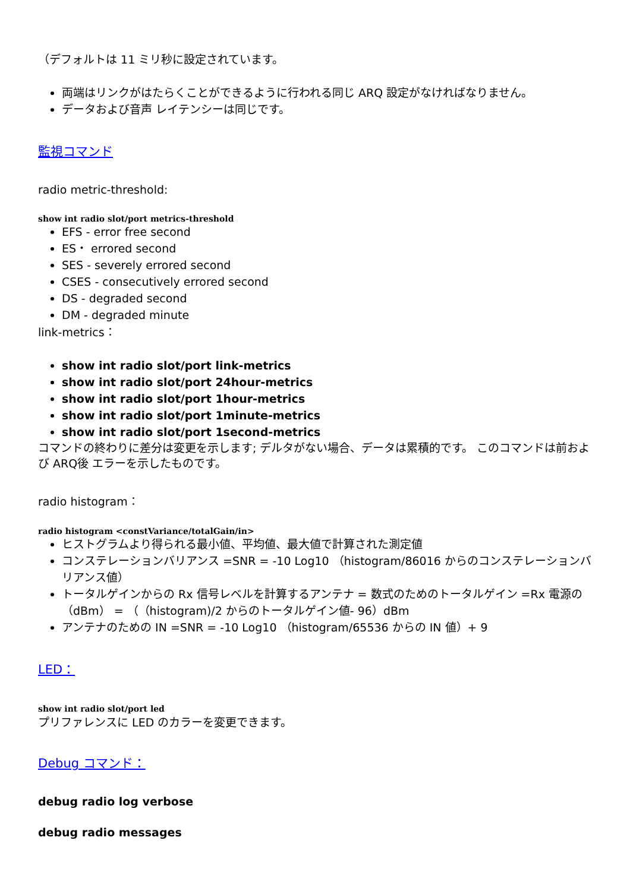（デフォルトは 11 ミリ秒に設定されています。
両端はリンクがはたらくことができるように行われる同じ ARQ 設定がなければなりません。
データおよび音声 レイテンシーは同じです。
監視コマンド
radio metric-threshold:
show int radio slot/port metrics-threshold
EFS - error free second
ES・ errored second
SES - severely errored second
CSES - consecutively errored second
DS - degraded second
DM - degraded minute
link-metrics：
show int radio slot/port link-metrics
show int radio slot/port 24hour-metrics
show int radio slot/port 1hour-metrics
show int radio slot/port 1minute-metrics
show int radio slot/port 1second-metrics
コマンドの終わりに差分は変更を示します; デルタがない場合、データは累積的です。 このコマンドは前および ARQ後 エラーを示したものです。
radio histogram：
radio histogram <constVariance/totalGain/in>
ヒストグラムより得られる最小値、平均値、最大値で計算された測定値
コンステレーションバリアンス =SNR = -10 Log10 （histogram/86016 からのコンステレーションバリアンス値）
トータルゲインからの Rx 信号レベルを計算するアンテナ = 数式のためのトータルゲイン =Rx 電源の（dBm） = （（histogram)/2 からのトータルゲイン値- 96）dBm
アンテナのための IN =SNR = -10 Log10 （histogram/65536 からの IN 値）+ 9
LED：
show int radio slot/port led
プリファレンスに LED のカラーを変更できます。
Debug コマンド：
debug radio log verbose
debug radio messages